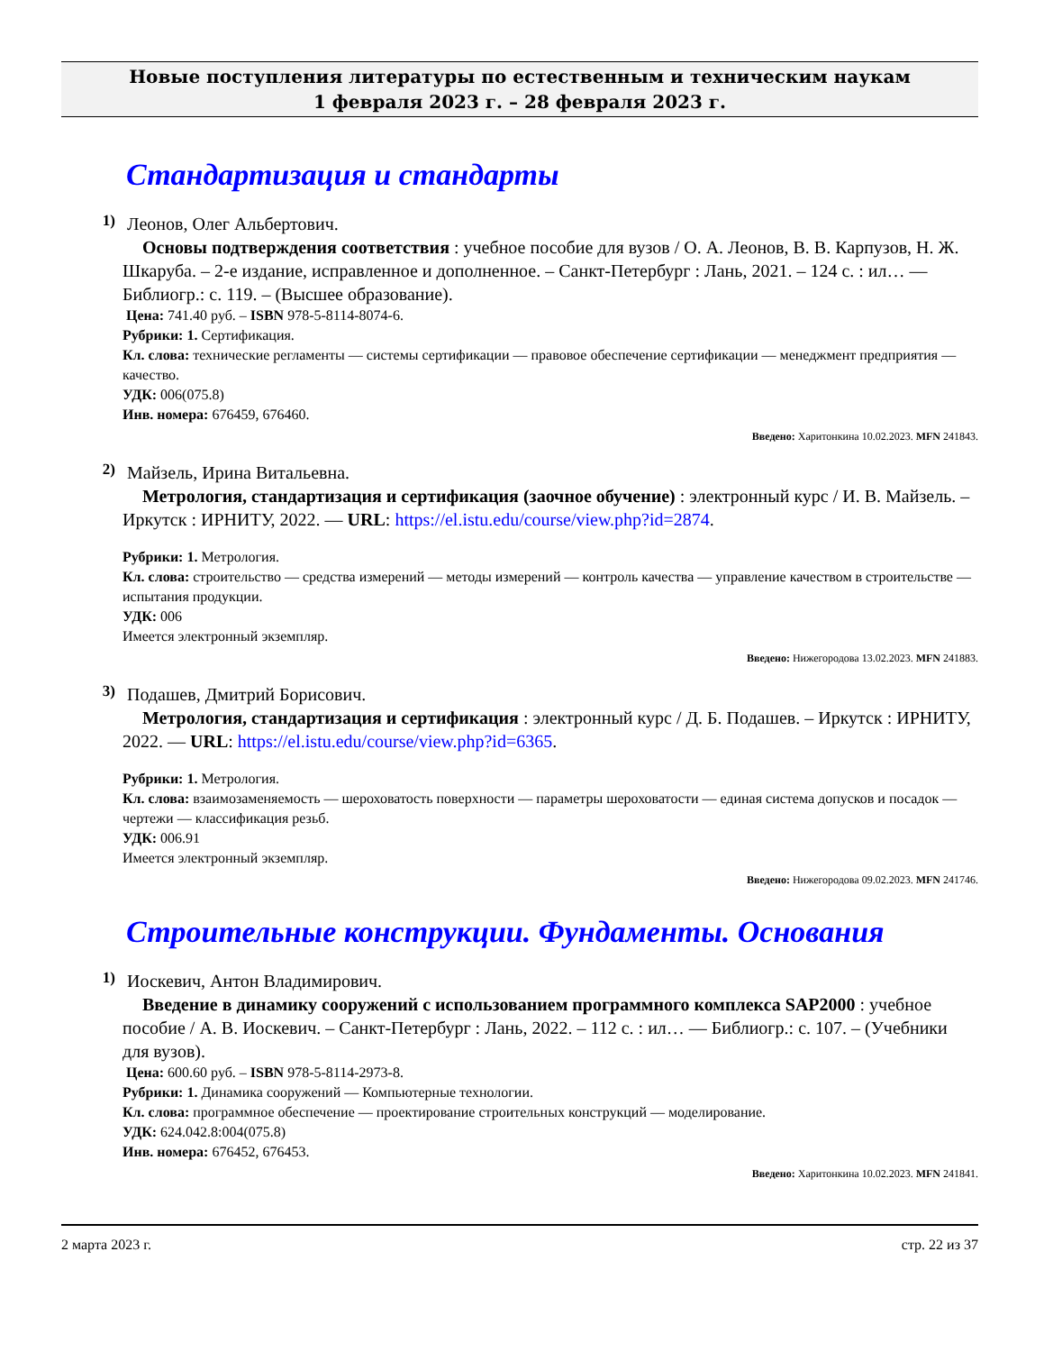Новые поступления литературы по естественным и техническим наукам
1 февраля 2023 г. – 28 февраля 2023 г.
Стандартизация и стандарты
1)
Леонов, Олег Альбертович.
Основы подтверждения соответствия : учебное пособие для вузов / О. А. Леонов, В. В. Карпузов, Н. Ж. Шкаруба. – 2-е издание, исправленное и дополненное. – Санкт-Петербург : Лань, 2021. – 124 с. : ил… — Библиогр.: с. 119. – (Высшее образование).
Цена: 741.40 руб. – ISBN 978-5-8114-8074-6.
Рубрики: 1. Сертификация.
Кл. слова: технические регламенты — системы сертификации — правовое обеспечение сертификации — менеджмент предприятия — качество.
УДК: 006(075.8)
Инв. номера: 676459, 676460.
Введено: Харитонкина 10.02.2023. MFN 241843.
2)
Майзель, Ирина Витальевна.
Метрология, стандартизация и сертификация (заочное обучение) : электронный курс / И. В. Майзель. – Иркутск : ИРНИТУ, 2022. — URL: https://el.istu.edu/course/view.php?id=2874.
Рубрики: 1. Метрология.
Кл. слова: строительство — средства измерений — методы измерений — контроль качества — управление качеством в строительстве — испытания продукции.
УДК: 006
Имеется электронный экземпляр.
Введено: Нижегородова 13.02.2023. MFN 241883.
3)
Подашев, Дмитрий Борисович.
Метрология, стандартизация и сертификация : электронный курс / Д. Б. Подашев. – Иркутск : ИРНИТУ, 2022. — URL: https://el.istu.edu/course/view.php?id=6365.
Рубрики: 1. Метрология.
Кл. слова: взаимозаменяемость — шероховатость поверхности — параметры шероховатости — единая система допусков и посадок — чертежи — классификация резьб.
УДК: 006.91
Имеется электронный экземпляр.
Введено: Нижегородова 09.02.2023. MFN 241746.
Строительные конструкции. Фундаменты. Основания
1)
Иоскевич, Антон Владимирович.
Введение в динамику сооружений с использованием программного комплекса SAP2000 : учебное пособие / А. В. Иоскевич. – Санкт-Петербург : Лань, 2022. – 112 с. : ил… — Библиогр.: с. 107. – (Учебники для вузов).
Цена: 600.60 руб. – ISBN 978-5-8114-2973-8.
Рубрики: 1. Динамика сооружений — Компьютерные технологии.
Кл. слова: программное обеспечение — проектирование строительных конструкций — моделирование.
УДК: 624.042.8:004(075.8)
Инв. номера: 676452, 676453.
Введено: Харитонкина 10.02.2023. MFN 241841.
2 марта 2023 г. стр. 22 из 37